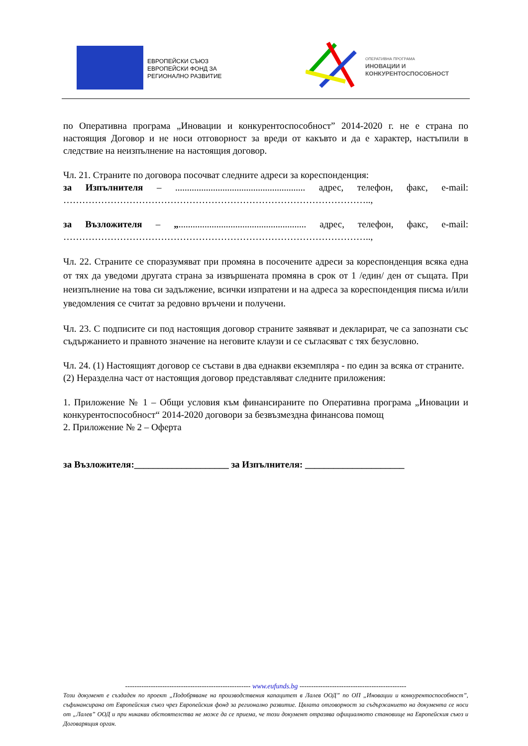ЕВРОПЕЙСКИ СЪЮЗ
ЕВРОПЕЙСКИ ФОНД ЗА
РЕГИОНАЛНО РАЗВИТИЕ
ОПЕРАТИВНА ПРОГРАМА
ИНОВАЦИИ И
КОНКУРЕНТОСПОСОБНОСТ
по Оперативна програма „Иновации и конкурентоспособност” 2014-2020 г. не е страна по настоящия Договор и не носи отговорност за вреди от какъвто и да е характер, настъпили в следствие на неизпълнение на настоящия договор.
Чл. 21. Страните по договора посочват следните адреси за кореспонденция:
за Изпълнителя – ....................................................... адрес, телефон, факс, e-mail: ……………………………………………………………………………………..,
за Възложителя – „...................................................... адрес, телефон, факс, e-mail: ……………………………………………………………………………………..,
Чл. 22. Страните се споразумяват при промяна в посочените адреси за кореспонденция всяка една от тях да уведоми другата страна за извършената промяна в срок от 1 /един/ ден от същата. При неизпълнение на това си задължение, всички изпратени и на адреса за кореспонденция писма и/или уведомления се считат за редовно връчени и получени.
Чл. 23. С подписите си под настоящия договор страните заявяват и декларират, че са запознати със съдържанието и правното значение на неговите клаузи и се съгласяват с тях безусловно.
Чл. 24. (1) Настоящият договор се състави в два еднакви екземпляра - по един за всяка от страните.
(2) Неразделна част от настоящия договор представляват следните приложения:
1. Приложение № 1 – Общи условия към финансираните по Оперативна програма „Иновации и конкурентоспособност“ 2014-2020 договори за безвъзмездна финансова помощ
2. Приложение № 2 – Оферта
за Възложителя:____________________ за Изпълнителя: _____________________
------------------------------------------------------ www.eufunds.bg ----------------------------------------------
Този документ е създаден по проект „Подобряване на производствения капацитет в Лалев ООД” по ОП „Иновации и конкурентоспособност”, съфинансирана от Европейския съюз чрез Европейския фонд за регионално развитие. Цялата отговорност за съдържанието на документа се носи от „Лалев” ООД и при никакви обстоятелства не може да се приема, че този документ отразява официалното становище на Европейския съюз и Договарящия орган.